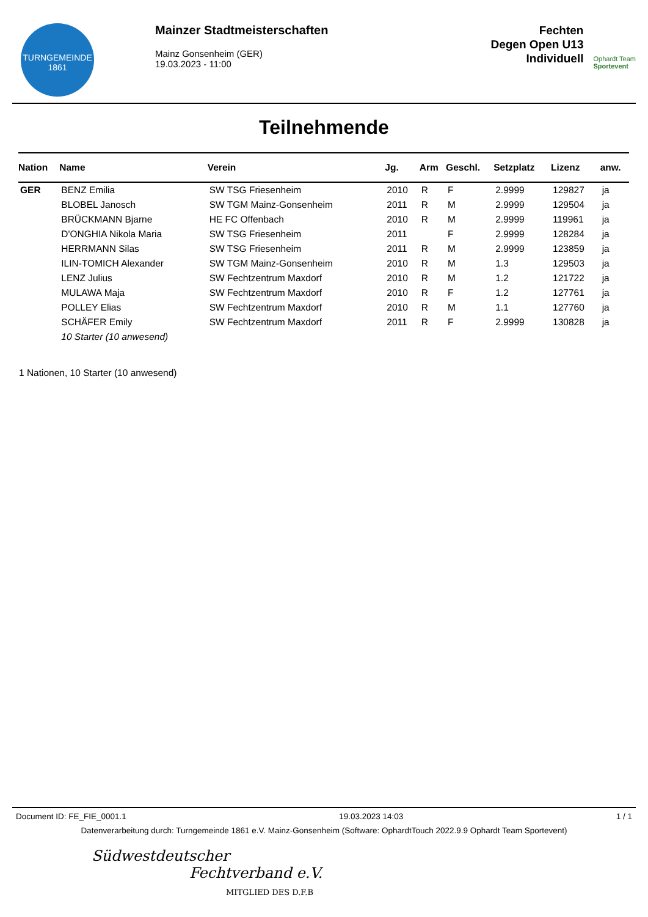TURNGEMEINDE
1861
Mainzer Stadtmeisterschaften
Mainz Gonsenheim (GER)
19.03.2023 - 11:00
Fechten
Degen Open U13
Individuell
Ophardt Team
Sportevent
Teilnehmende
| Nation | Name | Verein | Jg. | Arm | Geschl. | Setzplatz | Lizenz | anw. |
| --- | --- | --- | --- | --- | --- | --- | --- | --- |
| GER | BENZ Emilia | SW TSG Friesenheim | 2010 | R | F | 2.9999 | 129827 | ja |
| | BLOBEL Janosch | SW TGM Mainz-Gonsenheim | 2011 | R | M | 2.9999 | 129504 | ja |
| | BRÜCKMANN Bjarne | HE FC Offenbach | 2010 | R | M | 2.9999 | 119961 | ja |
| | D'ONGHIA Nikola Maria | SW TSG Friesenheim | 2011 | | F | 2.9999 | 128284 | ja |
| | HERRMANN Silas | SW TSG Friesenheim | 2011 | R | M | 2.9999 | 123859 | ja |
| | ILIN-TOMICH Alexander | SW TGM Mainz-Gonsenheim | 2010 | R | M | 1.3 | 129503 | ja |
| | LENZ Julius | SW Fechtzentrum Maxdorf | 2010 | R | M | 1.2 | 121722 | ja |
| | MULAWA Maja | SW Fechtzentrum Maxdorf | 2010 | R | F | 1.2 | 127761 | ja |
| | POLLEY Elias | SW Fechtzentrum Maxdorf | 2010 | R | M | 1.1 | 127760 | ja |
| | SCHÄFER Emily | SW Fechtzentrum Maxdorf | 2011 | R | F | 2.9999 | 130828 | ja |
| | 10 Starter (10 anwesend) | | | | | | | |
1 Nationen, 10 Starter (10 anwesend)
Document ID: FE_FIE_0001.1 19.03.2023 14:03 1 / 1
Datenverarbeitung durch: Turngemeinde 1861 e.V. Mainz-Gonsenheim (Software: OphardtTouch 2022.9.9 Ophardt Team Sportevent)
Südwestdeutscher
Fechtverband e.V.
MITGLIED DES D.F.B